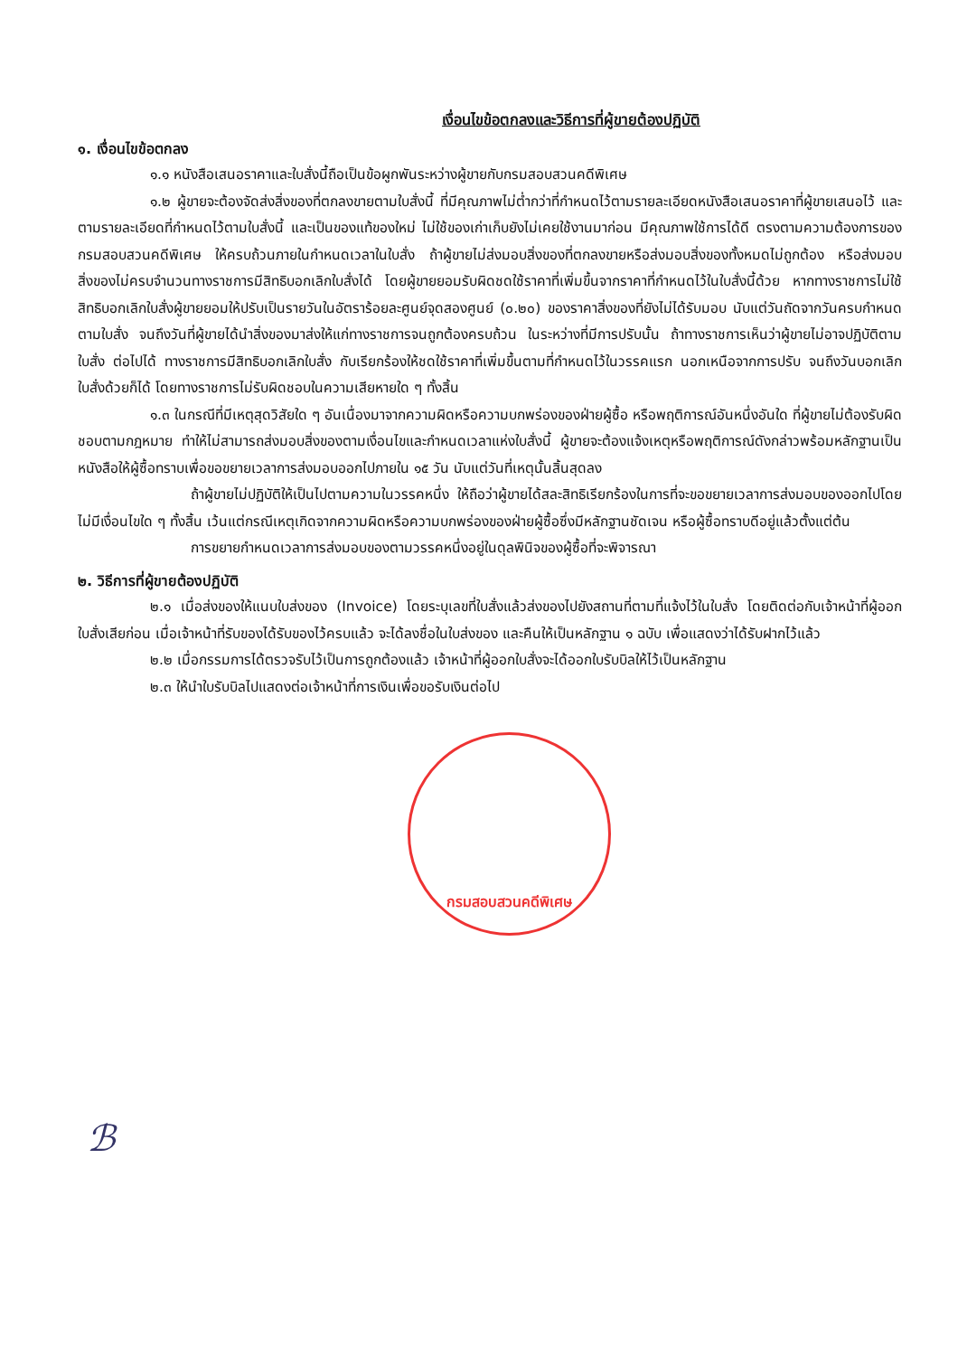เงื่อนไขข้อตกลงและวิธีการที่ผู้ขายต้องปฏิบัติ
๑. เงื่อนไขข้อตกลง
๑.๑ หนังสือเสนอราคาและใบสั่งนี้ถือเป็นข้อผูกพันระหว่างผู้ขายกับกรมสอบสวนคดีพิเศษ
๑.๒ ผู้ขายจะต้องจัดส่งสิ่งของที่ตกลงขายตามใบสั่งนี้ ที่มีคุณภาพไม่ต่ำกว่าที่กำหนดไว้ตามรายละเอียดหนังสือเสนอราคาที่ผู้ขายเสนอไว้ และตามรายละเอียดที่กำหนดไว้ตามใบสั่งนี้ และเป็นของแท้ของใหม่ ไม่ใช้ของเก่าเก็บยังไม่เคยใช้งานมาก่อน มีคุณภาพใช้การได้ดี ตรงตามความต้องการของกรมสอบสวนคดีพิเศษ ให้ครบถ้วนภายในกำหนดเวลาในใบสั่ง ถ้าผู้ขายไม่ส่งมอบสิ่งของที่ตกลงขายหรือส่งมอบสิ่งของทั้งหมดไม่ถูกต้อง หรือส่งมอบสิ่งของไม่ครบจำนวนทางราชการมีสิทธิบอกเลิกใบสั่งได้ โดยผู้ขายยอมรับผิดชดใช้ราคาที่เพิ่มขึ้นจากราคาที่กำหนดไว้ในใบสั่งนี้ด้วย หากทางราชการไม่ใช้สิทธิบอกเลิกใบสั่งผู้ขายยอมให้ปรับเป็นรายวันในอัตราร้อยละศูนย์จุดสองศูนย์ (๐.๒๐) ของราคาสิ่งของที่ยังไม่ได้รับมอบ นับแต่วันถัดจากวันครบกำหนดตามใบสั่ง จนถึงวันที่ผู้ขายได้นำสิ่งของมาส่งให้แก่ทางราชการจนถูกต้องครบถ้วน ในระหว่างที่มีการปรับนั้น ถ้าทางราชการเห็นว่าผู้ขายไม่อาจปฏิบัติตามใบสั่ง ต่อไปได้ ทางราชการมีสิทธิบอกเลิกใบสั่ง กับเรียกร้องให้ชดใช้ราคาที่เพิ่มขึ้นตามที่กำหนดไว้ในวรรคแรก นอกเหนือจากการปรับ จนถึงวันบอกเลิกใบสั่งด้วยก็ได้ โดยทางราชการไม่รับผิดชอบในความเสียหายใด ๆ ทั้งสิ้น
๑.๓ ในกรณีที่มีเหตุสุดวิสัยใด ๆ อันเนื่องมาจากความผิดหรือความบกพร่องของฝ่ายผู้ซื้อ หรือพฤติการณ์อันหนึ่งอันใด ที่ผู้ขายไม่ต้องรับผิดชอบตามกฎหมาย ทำให้ไม่สามารถส่งมอบสิ่งของตามเงื่อนไขและกำหนดเวลาแห่งใบสั่งนี้ ผู้ขายจะต้องแจ้งเหตุหรือพฤติการณ์ดังกล่าวพร้อมหลักฐานเป็นหนังสือให้ผู้ซื้อทราบเพื่อขอขยายเวลาการส่งมอบออกไปภายใน ๑๕ วัน นับแต่วันที่เหตุนั้นสิ้นสุดลง
ถ้าผู้ขายไม่ปฏิบัติให้เป็นไปตามความในวรรคหนึ่ง ให้ถือว่าผู้ขายได้สละสิทธิเรียกร้องในการที่จะขอขยายเวลาการส่งมอบของออกไปโดยไม่มีเงื่อนไขใด ๆ ทั้งสิ้น เว้นแต่กรณีเหตุเกิดจากความผิดหรือความบกพร่องของฝ่ายผู้ซื้อซึ่งมีหลักฐานชัดเจน หรือผู้ซื้อทราบดีอยู่แล้วตั้งแต่ต้น
การขยายกำหนดเวลาการส่งมอบของตามวรรคหนึ่งอยู่ในดุลพินิจของผู้ซื้อที่จะพิจารณา
๒. วิธีการที่ผู้ขายต้องปฏิบัติ
๒.๑ เมื่อส่งของให้แนบใบส่งของ (Invoice) โดยระบุเลขที่ใบสั่งแล้วส่งของไปยังสถานที่ตามที่แจ้งไว้ในใบสั่ง โดยติดต่อกับเจ้าหน้าที่ผู้ออกใบสั่งเสียก่อน เมื่อเจ้าหน้าที่รับของได้รับของไว้ครบแล้ว จะได้ลงชื่อในใบส่งของ และคืนให้เป็นหลักฐาน ๑ ฉบับ เพื่อแสดงว่าได้รับฝากไว้แล้ว
๒.๒ เมื่อกรรมการได้ตรวจรับไว้เป็นการถูกต้องแล้ว เจ้าหน้าที่ผู้ออกใบสั่งจะได้ออกใบรับบิลให้ไว้เป็นหลักฐาน
๒.๓ ให้นำใบรับบิลไปแสดงต่อเจ้าหน้าที่การเงินเพื่อขอรับเงินต่อไป
กรมสอบสวนคดีพิเศษ
ℬ